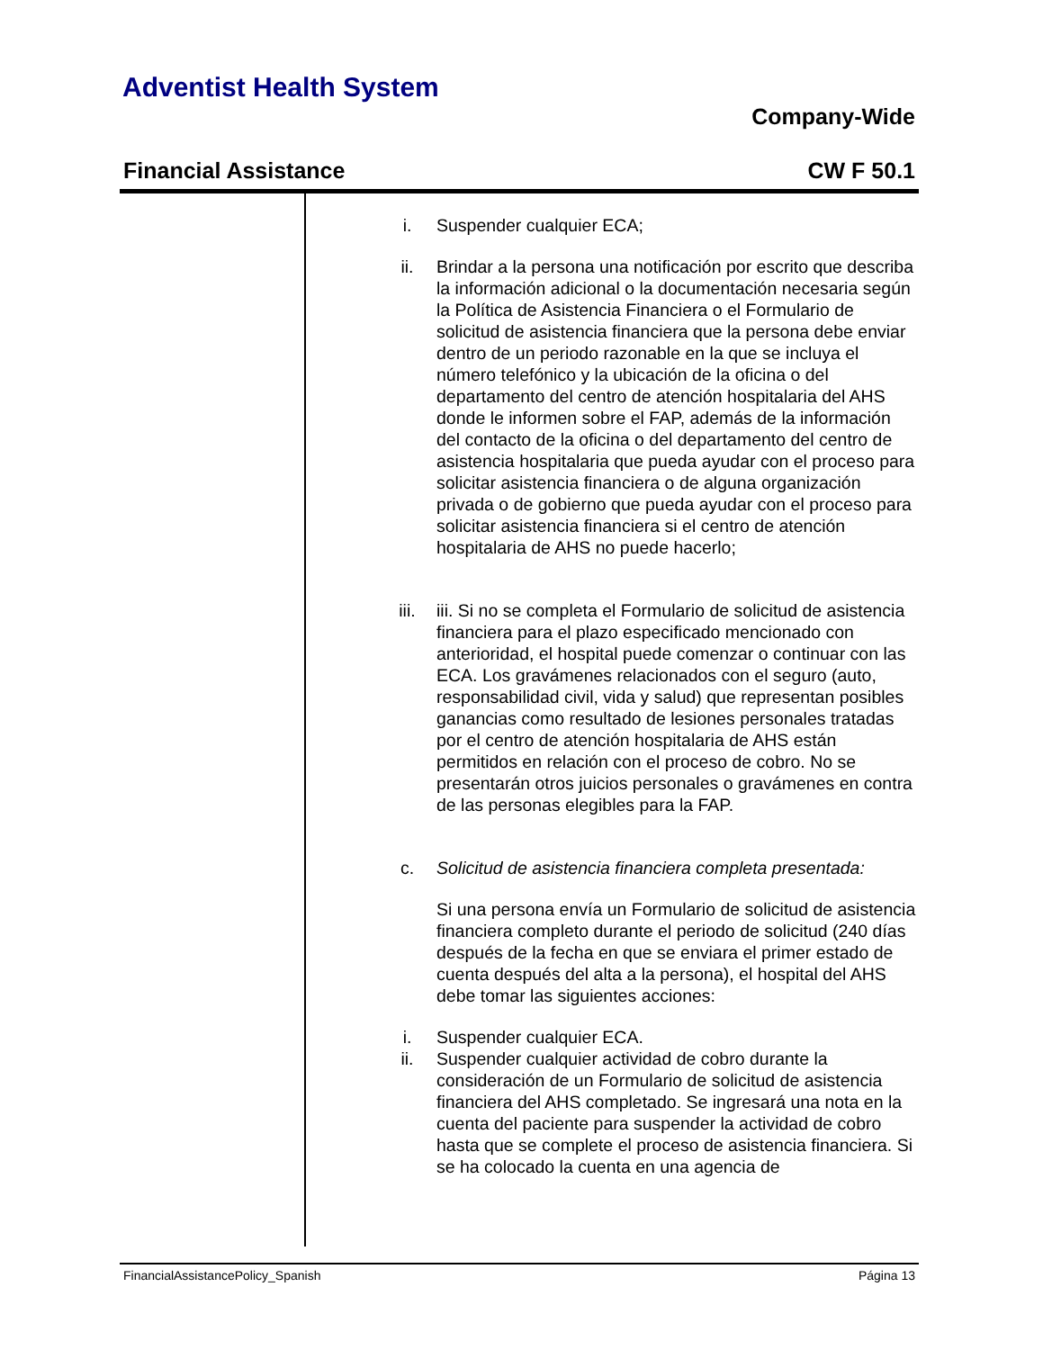Adventist Health System
Company-Wide
Financial Assistance CW F 50.1
i. Suspender cualquier ECA;
ii. Brindar a la persona una notificación por escrito que describa la información adicional o la documentación necesaria según la Política de Asistencia Financiera o el Formulario de solicitud de asistencia financiera que la persona debe enviar dentro de un periodo razonable en la que se incluya el número telefónico y la ubicación de la oficina o del departamento del centro de atención hospitalaria del AHS donde le informen sobre el FAP, además de la información del contacto de la oficina o del departamento del centro de asistencia hospitalaria que pueda ayudar con el proceso para solicitar asistencia financiera o de alguna organización privada o de gobierno que pueda ayudar con el proceso para solicitar asistencia financiera si el centro de atención hospitalaria de AHS no puede hacerlo;
iii. iii. Si no se completa el Formulario de solicitud de asistencia financiera para el plazo especificado mencionado con anterioridad, el hospital puede comenzar o continuar con las ECA. Los gravámenes relacionados con el seguro (auto, responsabilidad civil, vida y salud) que representan posibles ganancias como resultado de lesiones personales tratadas por el centro de atención hospitalaria de AHS están permitidos en relación con el proceso de cobro. No se presentarán otros juicios personales o gravámenes en contra de las personas elegibles para la FAP.
c. Solicitud de asistencia financiera completa presentada:
Si una persona envía un Formulario de solicitud de asistencia financiera completo durante el periodo de solicitud (240 días después de la fecha en que se enviara el primer estado de cuenta después del alta a la persona), el hospital del AHS debe tomar las siguientes acciones:
i. Suspender cualquier ECA.
ii. Suspender cualquier actividad de cobro durante la consideración de un Formulario de solicitud de asistencia financiera del AHS completado. Se ingresará una nota en la cuenta del paciente para suspender la actividad de cobro hasta que se complete el proceso de asistencia financiera. Si se ha colocado la cuenta en una agencia de
FinancialAssistancePolicy_Spanish Página 13